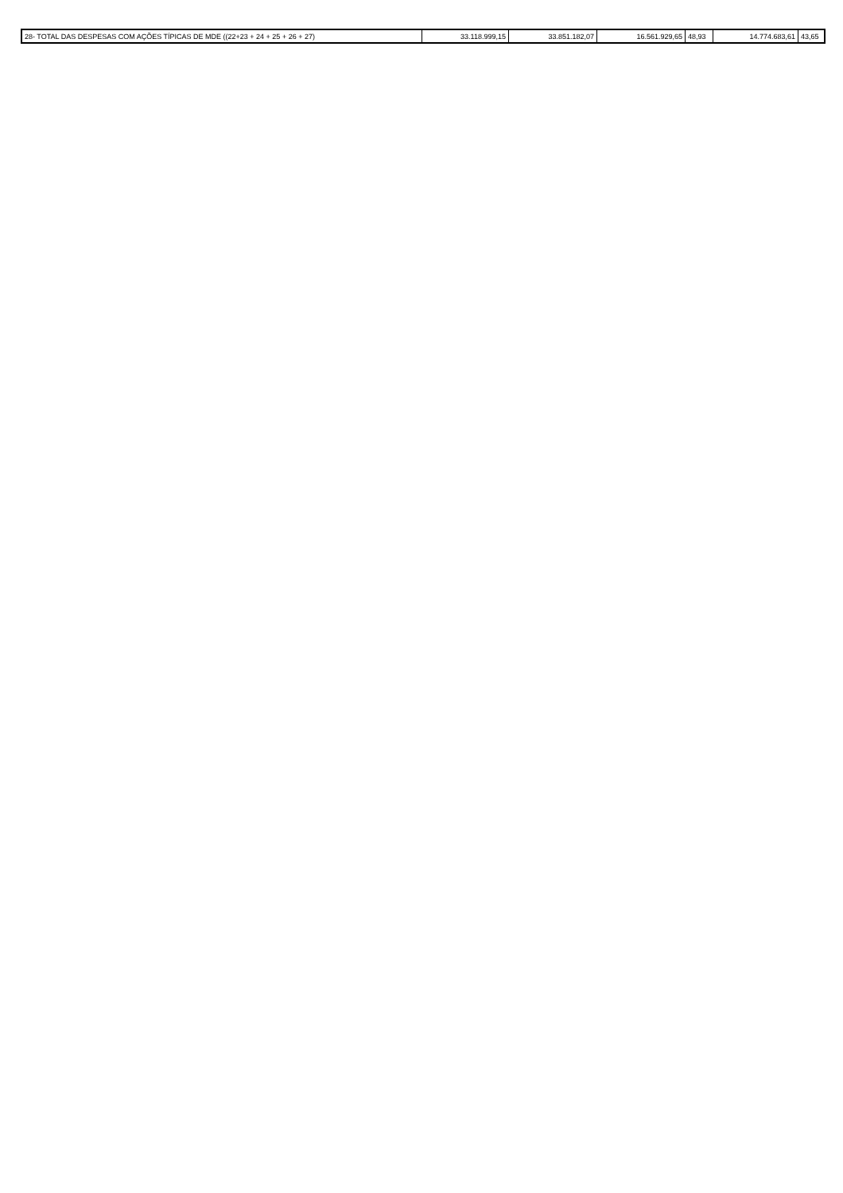| 28- TOTAL DAS DESPESAS COM AÇÕES TÍPICAS DE MDE ((22+23 + 24 + 25 + 26 + 27) | 33.118.999,15 | 33.851.182,07 | 16.561.929,65 | 48,93 | 14.774.683,61 | 43,65 |